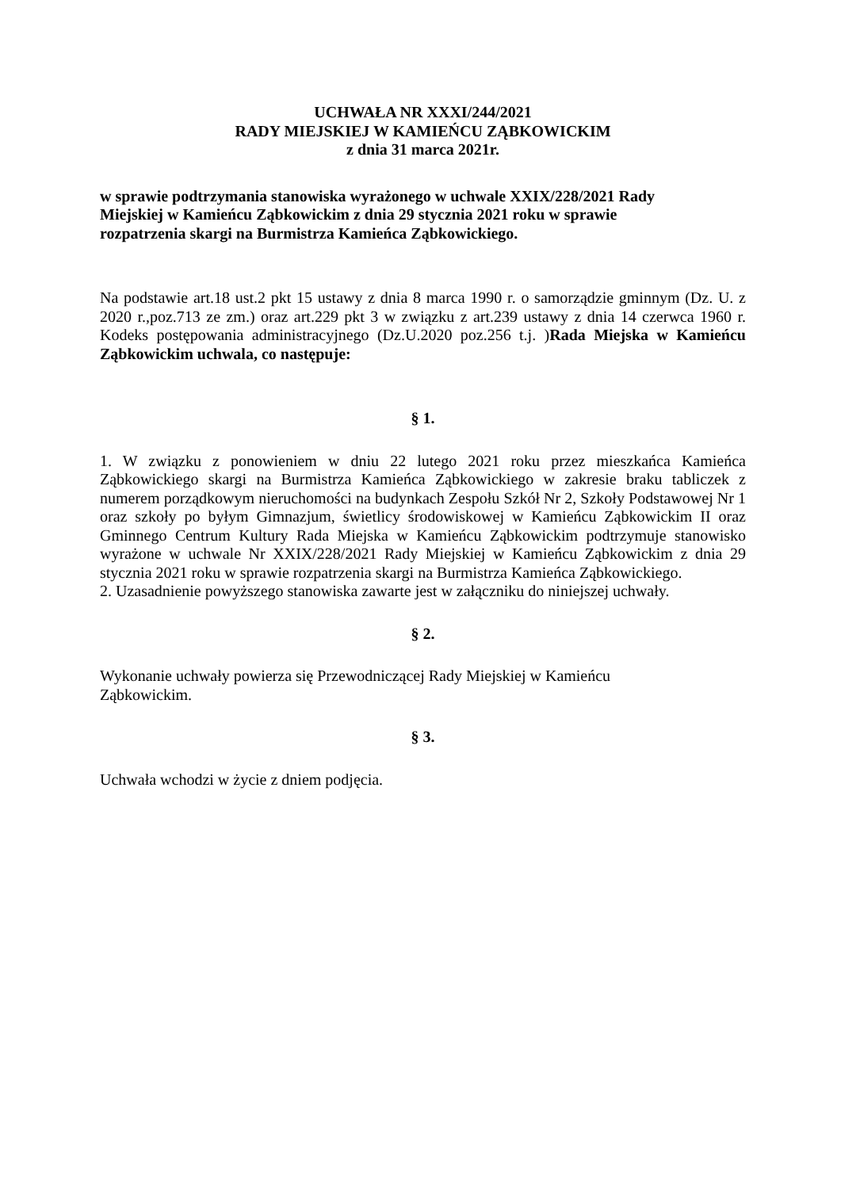UCHWAŁA NR XXXI/244/2021
RADY MIEJSKIEJ W KAMIEŃCU ZĄBKOWICKIM
z dnia 31 marca 2021r.
w sprawie podtrzymania stanowiska wyrażonego w uchwale XXIX/228/2021 Rady
Miejskiej w Kamieńcu Ząbkowickim z dnia 29 stycznia 2021 roku w sprawie
rozpatrzenia skargi na Burmistrza Kamieńca Ząbkowickiego.
Na podstawie art.18 ust.2 pkt 15 ustawy z dnia 8 marca 1990 r. o samorządzie gminnym (Dz. U. z 2020 r.,poz.713 ze zm.) oraz art.229 pkt 3 w związku z art.239 ustawy z dnia 14 czerwca 1960 r. Kodeks postępowania administracyjnego (Dz.U.2020 poz.256 t.j. )Rada Miejska w Kamieńcu Ząbkowickim uchwala, co następuje:
§ 1.
1. W związku z ponowieniem w dniu 22 lutego 2021 roku przez mieszkańca Kamieńca Ząbkowickiego skargi na Burmistrza Kamieńca Ząbkowickiego w zakresie braku tabliczek z numerem porządkowym nieruchomości na budynkach Zespołu Szkół Nr 2, Szkoły Podstawowej Nr 1 oraz szkoły po byłym Gimnazjum, świetlicy środowiskowej w Kamieńcu Ząbkowickim II oraz Gminnego Centrum Kultury Rada Miejska w Kamieńcu Ząbkowickim podtrzymuje stanowisko wyrażone w uchwale Nr XXIX/228/2021 Rady Miejskiej w Kamieńcu Ząbkowickim z dnia 29 stycznia 2021 roku w sprawie rozpatrzenia skargi na Burmistrza Kamieńca Ząbkowickiego.
2. Uzasadnienie powyższego stanowiska zawarte jest w załączniku do niniejszej uchwały.
§ 2.
Wykonanie uchwały powierza się Przewodniczącej Rady Miejskiej w Kamieńcu
Ząbkowickim.
§ 3.
Uchwała wchodzi w życie z dniem podjęcia.